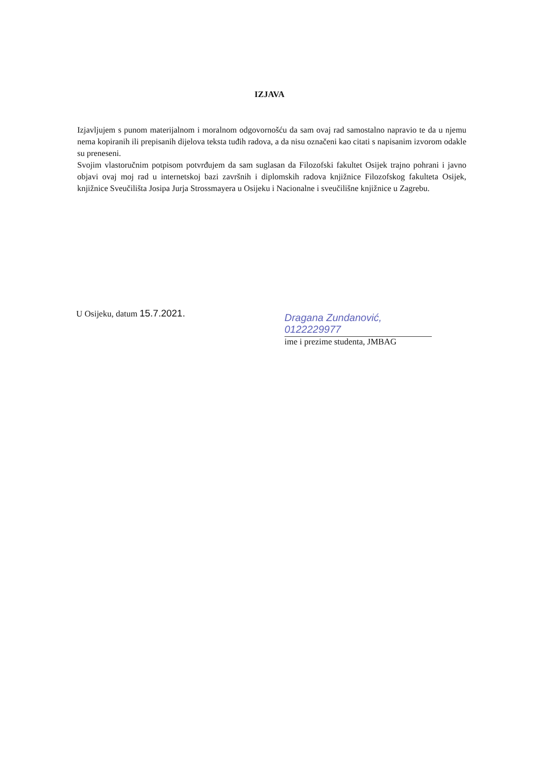IZJAVA
Izjavljujem s punom materijalnom i moralnom odgovornošću da sam ovaj rad samostalno napravio te da u njemu nema kopiranih ili prepisanih dijelova teksta tuđih radova, a da nisu označeni kao citati s napisanim izvorom odakle su preneseni.
Svojim vlastoručnim potpisom potvrđujem da sam suglasan da Filozofski fakultet Osijek trajno pohrani i javno objavi ovaj moj rad u internetskoj bazi završnih i diplomskih radova knjižnice Filozofskog fakulteta Osijek, knjižnice Sveučilišta Josipa Jurja Strossmayera u Osijeku i Nacionalne i sveučilišne knjižnice u Zagrebu.
U Osijeku, datum 15.7.2021.
Dragana Zundanović, 0122229977
ime i prezime studenta, JMBAG